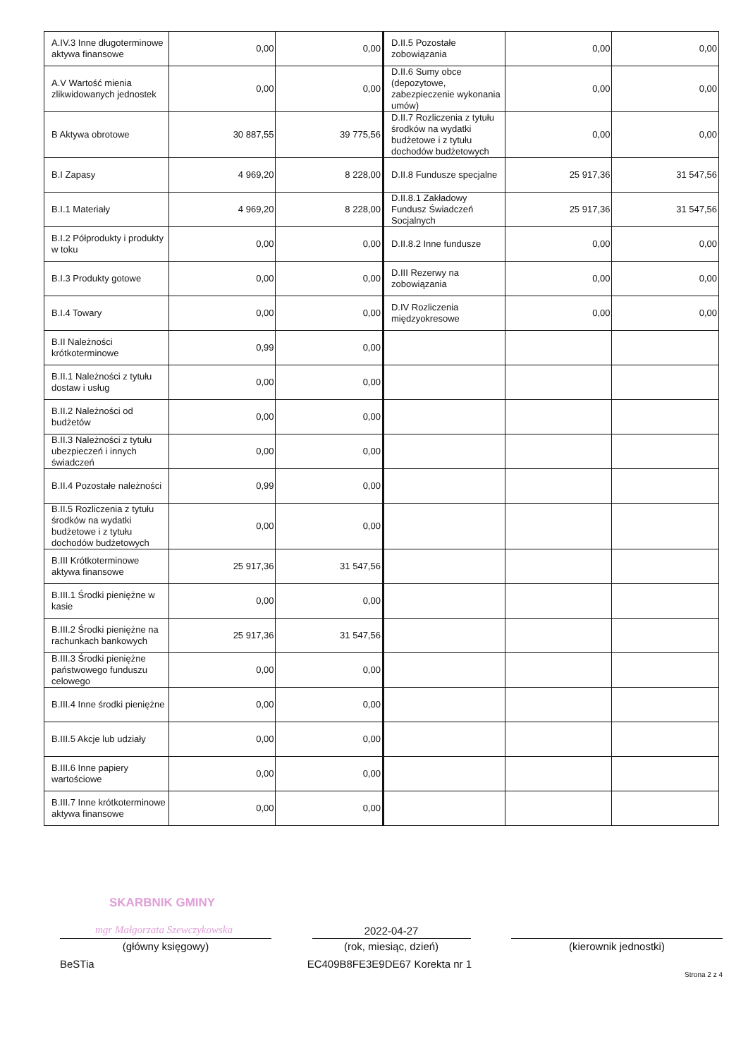| A.IV.3 Inne długoterminowe aktywa finansowe | 0,00 | 0,00 | D.II.5 Pozostałe zobowiązania | 0,00 | 0,00 |
| A.V Wartość mienia zlikwidowanych jednostek | 0,00 | 0,00 | D.II.6 Sumy obce (depozytowe, zabezpieczenie wykonania umów) | 0,00 | 0,00 |
| B Aktywa obrotowe | 30 887,55 | 39 775,56 | D.II.7 Rozliczenia z tytułu środków na wydatki budżetowe i z tytułu dochodów budżetowych | 0,00 | 0,00 |
| B.I Zapasy | 4 969,20 | 8 228,00 | D.II.8 Fundusze specjalne | 25 917,36 | 31 547,56 |
| B.I.1 Materiały | 4 969,20 | 8 228,00 | D.II.8.1 Zakładowy Fundusz Świadczeń Socjalnych | 25 917,36 | 31 547,56 |
| B.I.2 Półprodukty i produkty w toku | 0,00 | 0,00 | D.II.8.2 Inne fundusze | 0,00 | 0,00 |
| B.I.3 Produkty gotowe | 0,00 | 0,00 | D.III Rezerwy na zobowiązania | 0,00 | 0,00 |
| B.I.4 Towary | 0,00 | 0,00 | D.IV Rozliczenia międzyokresowe | 0,00 | 0,00 |
| B.II Należności krótkoterminowe | 0,99 | 0,00 | | | |
| B.II.1 Należności z tytułu dostaw i usług | 0,00 | 0,00 | | | |
| B.II.2 Należności od budżetów | 0,00 | 0,00 | | | |
| B.II.3 Należności z tytułu ubezpieczeń i innych świadczeń | 0,00 | 0,00 | | | |
| B.II.4 Pozostałe należności | 0,99 | 0,00 | | | |
| B.II.5 Rozliczenia z tytułu środków na wydatki budżetowe i z tytułu dochodów budżetowych | 0,00 | 0,00 | | | |
| B.III Krótkoterminowe aktywa finansowe | 25 917,36 | 31 547,56 | | | |
| B.III.1 Środki pieniężne w kasie | 0,00 | 0,00 | | | |
| B.III.2 Środki pieniężne na rachunkach bankowych | 25 917,36 | 31 547,56 | | | |
| B.III.3 Środki pieniężne państwowego funduszu celowego | 0,00 | 0,00 | | | |
| B.III.4 Inne środki pieniężne | 0,00 | 0,00 | | | |
| B.III.5 Akcje lub udziały | 0,00 | 0,00 | | | |
| B.III.6 Inne papiery wartościowe | 0,00 | 0,00 | | | |
| B.III.7 Inne krótkoterminowe aktywa finansowe | 0,00 | 0,00 | | | |
SKARBNIK GMINY
mgr Małgorzata Szewczykowska
2022-04-27
(główny księgowy) (rok, miesiąc, dzień) (kierownik jednostki)
BeSTia EC409B8FE3E9DE67 Korekta nr 1 Strona 2 z 4